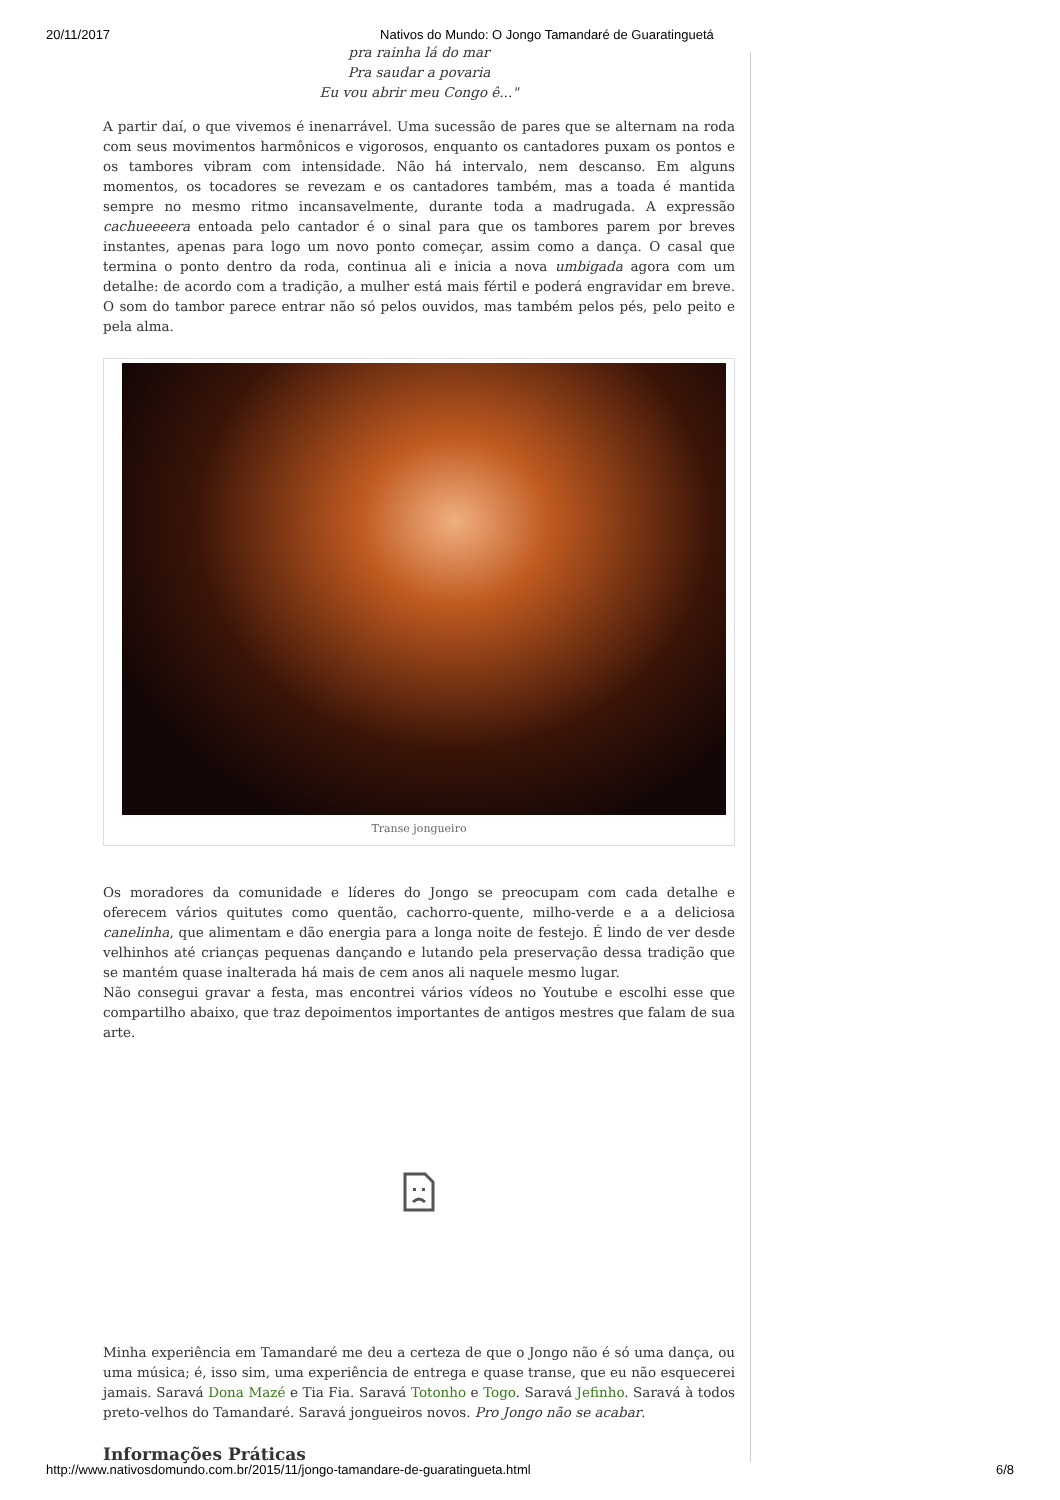20/11/2017 Nativos do Mundo: O Jongo Tamandaré de Guaratinguetá
pra rainha lá do mar
Pra saudar a povaria
Eu vou abrir meu Congo ê..."
A partir daí, o que vivemos é inenarrável. Uma sucessão de pares que se alternam na roda com seus movimentos harmônicos e vigorosos, enquanto os cantadores puxam os pontos e os tambores vibram com intensidade. Não há intervalo, nem descanso. Em alguns momentos, os tocadores se revezam e os cantadores também, mas a toada é mantida sempre no mesmo ritmo incansavelmente, durante toda a madrugada. A expressão cachueeeera entoada pelo cantador é o sinal para que os tambores parem por breves instantes, apenas para logo um novo ponto começar, assim como a dança. O casal que termina o ponto dentro da roda, continua ali e inicia a nova umbigada agora com um detalhe: de acordo com a tradição, a mulher está mais fértil e poderá engravidar em breve. O som do tambor parece entrar não só pelos ouvidos, mas também pelos pés, pelo peito e pela alma.
Transe jongueiro
Os moradores da comunidade e líderes do Jongo se preocupam com cada detalhe e oferecem vários quitutes como quentão, cachorro-quente, milho-verde e a a deliciosa canelinha, que alimentam e dão energia para a longa noite de festejo. É lindo de ver desde velhinhos até crianças pequenas dançando e lutando pela preservação dessa tradição que se mantém quase inalterada há mais de cem anos ali naquele mesmo lugar.
Não consegui gravar a festa, mas encontrei vários vídeos no Youtube e escolhi esse que compartilho abaixo, que traz depoimentos importantes de antigos mestres que falam de sua arte.
Minha experiência em Tamandaré me deu a certeza de que o Jongo não é só uma dança, ou uma música; é, isso sim, uma experiência de entrega e quase transe, que eu não esquecerei jamais. Saravá Dona Mazé e Tia Fia. Saravá Totonho e Togo. Saravá Jefinho. Saravá à todos preto-velhos do Tamandaré. Saravá jongueiros novos. Pro Jongo não se acabar.
Informações Práticas
http://www.nativosdomundo.com.br/2015/11/jongo-tamandare-de-guaratingueta.html 6/8